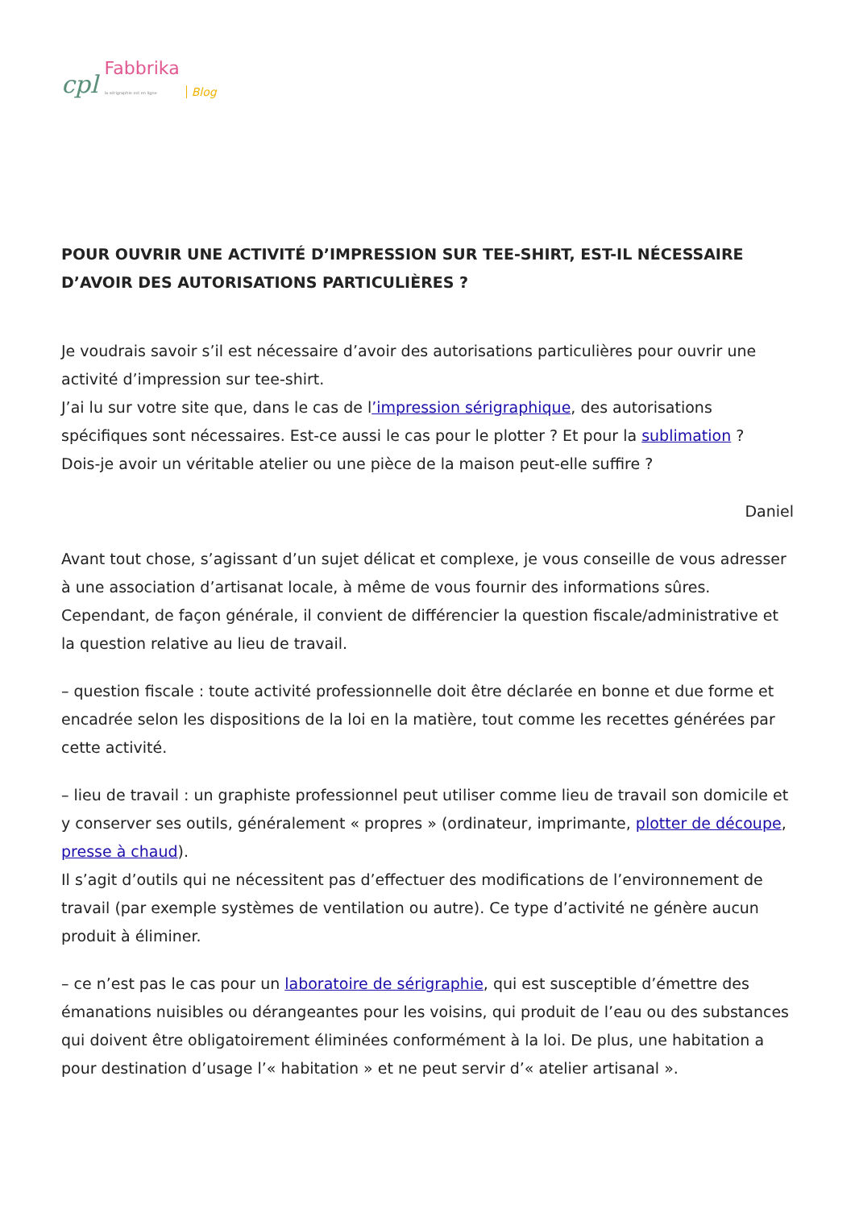cpl Fabbrika
la sérigraphie est en ligne Blog
POUR OUVRIR UNE ACTIVITÉ D’IMPRESSION SUR TEE-SHIRT, EST-IL NÉCESSAIRE D’AVOIR DES AUTORISATIONS PARTICULIÈRES ?
Je voudrais savoir s’il est nécessaire d’avoir des autorisations particulières pour ouvrir une activité d’impression sur tee-shirt.
J’ai lu sur votre site que, dans le cas de l’impression sérigraphique, des autorisations spécifiques sont nécessaires. Est-ce aussi le cas pour le plotter ? Et pour la sublimation ?
Dois-je avoir un véritable atelier ou une pièce de la maison peut-elle suffire ?
Daniel
Avant tout chose, s’agissant d’un sujet délicat et complexe, je vous conseille de vous adresser à une association d’artisanat locale, à même de vous fournir des informations sûres. Cependant, de façon générale, il convient de différencier la question fiscale/administrative et la question relative au lieu de travail.
– question fiscale : toute activité professionnelle doit être déclarée en bonne et due forme et encadrée selon les dispositions de la loi en la matière, tout comme les recettes générées par cette activité.
– lieu de travail : un graphiste professionnel peut utiliser comme lieu de travail son domicile et y conserver ses outils, généralement « propres » (ordinateur, imprimante, plotter de découpe, presse à chaud).
Il s’agit d’outils qui ne nécessitent pas d’effectuer des modifications de l’environnement de travail (par exemple systèmes de ventilation ou autre). Ce type d’activité ne génère aucun produit à éliminer.
– ce n’est pas le cas pour un laboratoire de sérigraphie, qui est susceptible d’émettre des émanations nuisibles ou dérangeantes pour les voisins, qui produit de l’eau ou des substances qui doivent être obligatoirement éliminées conformément à la loi. De plus, une habitation a pour destination d’usage l’« habitation » et ne peut servir d’« atelier artisanal ».